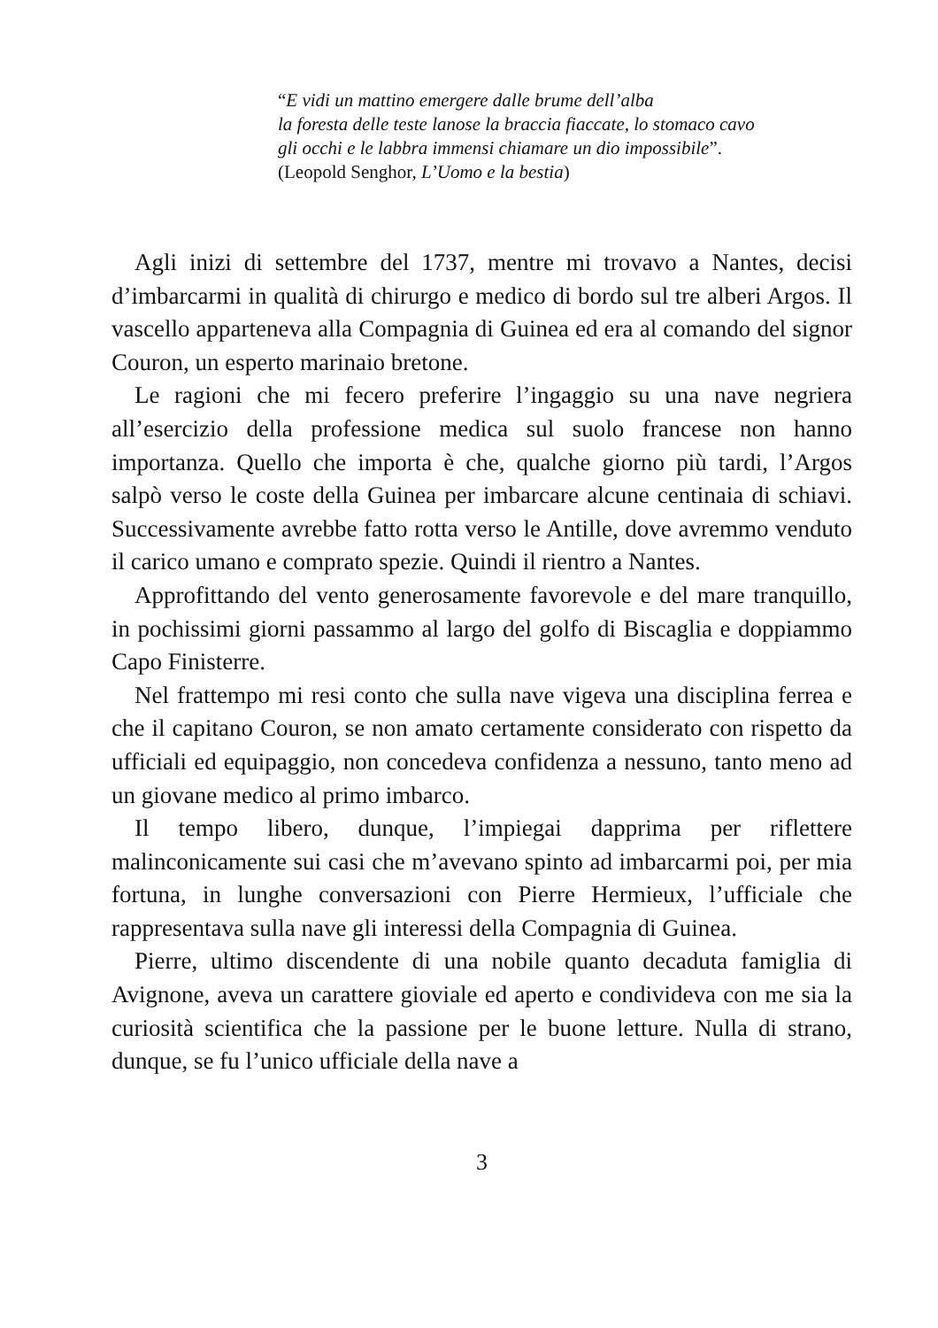“E vidi un mattino emergere dalle brume dell’alba
la foresta delle teste lanose la braccia fiaccate, lo stomaco cavo
gli occhi e le labbra immensi chiamare un dio impossibile”.
(Leopold Senghor, L’Uomo e la bestia)
Agli inizi di settembre del 1737, mentre mi trovavo a Nantes, decisi d’imbarcarmi in qualità di chirurgo e medico di bordo sul tre alberi Argos. Il vascello apparteneva alla Compagnia di Guinea ed era al comando del signor Couron, un esperto marinaio bretone.
Le ragioni che mi fecero preferire l’ingaggio su una nave negriera all’esercizio della professione medica sul suolo francese non hanno importanza. Quello che importa è che, qualche giorno più tardi, l’Argos salpò verso le coste della Guinea per imbarcare alcune centinaia di schiavi. Successivamente avrebbe fatto rotta verso le Antille, dove avremmo venduto il carico umano e comprato spezie. Quindi il rientro a Nantes.
Approfittando del vento generosamente favorevole e del mare tranquillo, in pochissimi giorni passammo al largo del golfo di Biscaglia e doppiammo Capo Finisterre.
Nel frattempo mi resi conto che sulla nave vigeva una disciplina ferrea e che il capitano Couron, se non amato certamente considerato con rispetto da ufficiali ed equipaggio, non concedeva confidenza a nessuno, tanto meno ad un giovane medico al primo imbarco.
Il tempo libero, dunque, l’impiegai dapprima per riflettere malinconicamente sui casi che m’avevano spinto ad imbarcarmi poi, per mia fortuna, in lunghe conversazioni con Pierre Hermieux, l’ufficiale che rappresentava sulla nave gli interessi della Compagnia di Guinea.
Pierre, ultimo discendente di una nobile quanto decaduta famiglia di Avignone, aveva un carattere gioviale ed aperto e condivideva con me sia la curiosità scientifica che la passione per le buone letture. Nulla di strano, dunque, se fu l’unico ufficiale della nave a
3